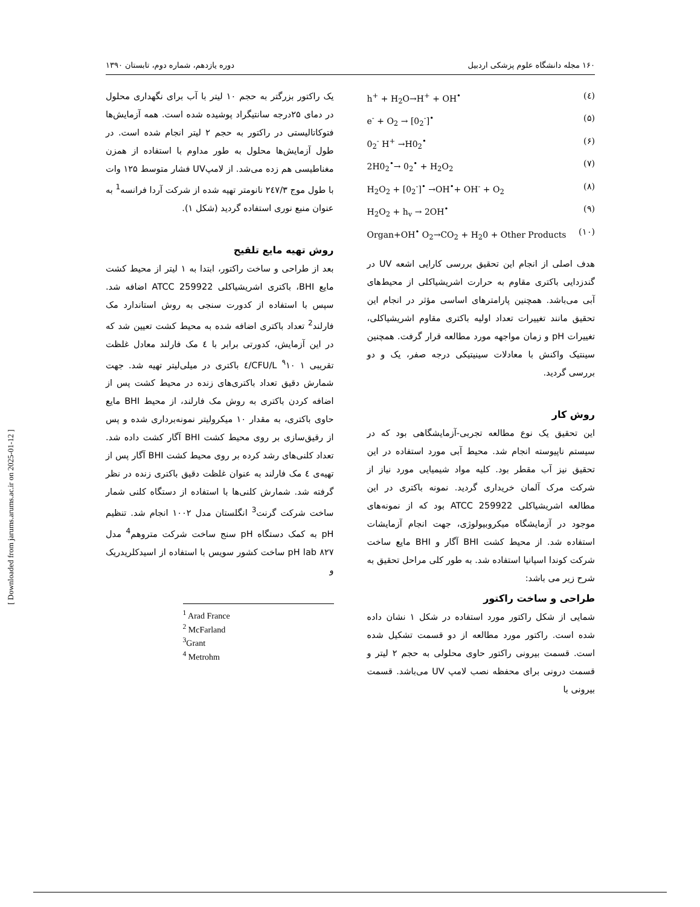۱۶۰ مجله دانشگاه علوم پزشکی اردبیل دوره یازدهم، شماره دوم، تابستان ۱۳۹۰
h<sup>+</sup> + H<sub>2</sub>O→H<sup>+</sup> + OH<sup>•</sup> (٤)
e<sup>-</sup> + O<sub>2</sub> → [0<sub>2</sub><sup>-</sup>]<sup>•</sup> (۵)
0<sub>2</sub><sup>-</sup> H<sup>+</sup> →H0<sub>2</sub><sup>•</sup> (۶)
2H0<sub>2</sub><sup>•</sup>→ 0<sub>2</sub><sup>•</sup> + H<sub>2</sub>O<sub>2</sub> (۷)
H<sub>2</sub>O<sub>2</sub> + [0<sub>2</sub><sup>-</sup>]<sup>•</sup> →OH<sup>•</sup>+ OH<sup>-</sup> + O<sub>2</sub> (۸)
H<sub>2</sub>O<sub>2</sub> + h<sub>v</sub> → 2OH<sup>•</sup> (۹)
Organ+OH<sup>•</sup> O<sub>2</sub>→CO<sub>2</sub> + H<sub>2</sub>0 + Other Products (۱۰)
هدف اصلی از انجام این تحقیق بررسی کارایی اشعه UV در گندزدایی باکتری مقاوم به حرارت اشریشیاکلی از محیط‌های آبی می‌باشد. همچنین پارامترهای اساسی مؤثر در انجام این تحقیق مانند تغییرات تعداد اولیه باکتری مقاوم اشریشیاکلی، تغییرات pH و زمان مواجهه مورد مطالعه قرار گرفت. همچنین سینتیک واکنش با معادلات سینیتیکی درجه صفر، یک و دو بررسی گردید.
روش کار
این تحقیق یک نوع مطالعه تجربی-آزمایشگاهی بود که در سیستم ناپیوسته انجام شد. محیط آبی مورد استفاده در این تحقیق نیز آب مقطر بود. کلیه مواد شیمیایی مورد نیاز از شرکت مرک آلمان خریداری گردید. نمونه باکتری در این مطالعه اشریشیاکلی ATCC 259922 بود که از نمونه‌های موجود در آزمایشگاه میکروبیولوژی، جهت انجام آزمایشات استفاده شد. از محیط کشت BHI آگار و BHI مایع ساخت شرکت کوندا اسپانیا استفاده شد. به طور کلی مراحل تحقیق به شرح زیر می باشد:
طراحی و ساخت راکتور
شمایی از شکل راکتور مورد استفاده در شکل ۱ نشان داده شده است. راکتور مورد مطالعه از دو قسمت تشکیل شده است. قسمت بیرونی راکتور حاوی محلولی به حجم ۲ لیتر و قسمت درونی برای محفظه نصب لامپ UV می‌باشد. قسمت بیرونی با
یک راکتور بزرگتر به حجم ۱۰ لیتر با آب برای نگهداری محلول در دمای ۲۵درجه سانتیگراد پوشیده شده است. همه آزمایش‌ها فتوکاتالیستی در راکتور به حجم ۲ لیتر انجام شده است. در طول آزمایش‌ها محلول به طور مداوم با استفاده از همزن مغناطیسی هم زده می‌شد. از لامپUV فشار متوسط ۱۲۵ وات با طول موج ۲٤۷/۳ نانومتر تهیه شده از شرکت آردا فرانسه<sup>1</sup> به عنوان منبع نوری استفاده گردید (شکل ۱).
روش تهیه مایع تلقیح
بعد از طراحی و ساخت راکتور، ابتدا به ۱ لیتر از محیط کشت مایع BHI، باکتری اشریشیاکلی ATCC 259922 اضافه شد. سپس با استفاده از کدورت سنجی به روش استاندارد مک فارلند<sup>2</sup> تعداد باکتری اضافه شده به محیط کشت تعیین شد که در این آزمایش، کدورتی برابر با ٤ مک فارلند معادل غلظت تقریبی CFU/L <sup>۹</sup>۱۰ ۱/٤ باکتری در میلی‌لیتر تهیه شد. جهت شمارش دقیق تعداد باکتری‌های زنده در محیط کشت پس از اضافه کردن باکتری به روش مک فارلند، از محیط BHI مایع حاوی باکتری، به مقدار ۱۰ میکرولیتر نمونه‌برداری شده و پس از رقیق‌سازی بر روی محیط کشت BHI آگار کشت داده شد. تعداد کلنی‌های رشد کرده بر روی محیط کشت BHI آگار پس از تهیه‌ی ٤ مک فارلند به عنوان غلظت دقیق باکتری زنده در نظر گرفته شد. شمارش کلنی‌ها با استفاده از دستگاه کلنی شمار ساخت شرکت گرنت<sup>3</sup> انگلستان مدل ۱۰۰۲ انجام شد. تنظیم pH به کمک دستگاه pH سنج ساخت شرکت متروهم<sup>4</sup> مدل ۸۲۷ pH lab ساخت کشور سویس با استفاده از اسیدکلریدریک و
<sup>1</sup> Arad France
<sup>2</sup> McFarland
<sup>3</sup> Grant
<sup>4</sup> Metrohm
[ Downloaded from jarums.arums.ac.ir on 2025-01-12 ]